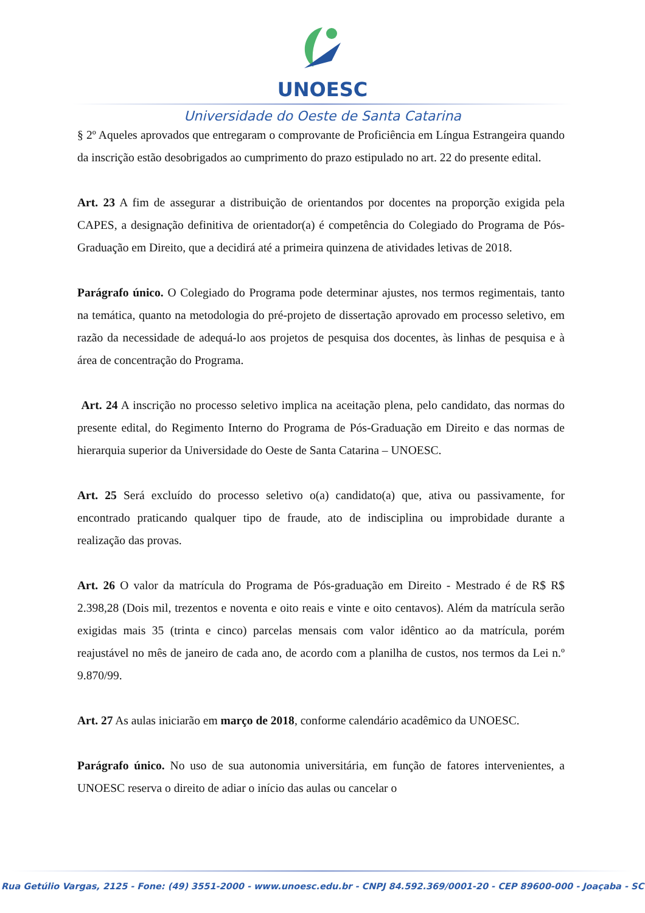UNOESC
Universidade do Oeste de Santa Catarina
§ 2º Aqueles aprovados que entregaram o comprovante de Proficiência em Língua Estrangeira quando da inscrição estão desobrigados ao cumprimento do prazo estipulado no art. 22 do presente edital.
Art. 23 A fim de assegurar a distribuição de orientandos por docentes na proporção exigida pela CAPES, a designação definitiva de orientador(a) é competência do Colegiado do Programa de Pós-Graduação em Direito, que a decidirá até a primeira quinzena de atividades letivas de 2018.
Parágrafo único. O Colegiado do Programa pode determinar ajustes, nos termos regimentais, tanto na temática, quanto na metodologia do pré-projeto de dissertação aprovado em processo seletivo, em razão da necessidade de adequá-lo aos projetos de pesquisa dos docentes, às linhas de pesquisa e à área de concentração do Programa.
Art. 24 A inscrição no processo seletivo implica na aceitação plena, pelo candidato, das normas do presente edital, do Regimento Interno do Programa de Pós-Graduação em Direito e das normas de hierarquia superior da Universidade do Oeste de Santa Catarina – UNOESC.
Art. 25 Será excluído do processo seletivo o(a) candidato(a) que, ativa ou passivamente, for encontrado praticando qualquer tipo de fraude, ato de indisciplina ou improbidade durante a realização das provas.
Art. 26 O valor da matrícula do Programa de Pós-graduação em Direito - Mestrado é de R$ R$ 2.398,28 (Dois mil, trezentos e noventa e oito reais e vinte e oito centavos). Além da matrícula serão exigidas mais 35 (trinta e cinco) parcelas mensais com valor idêntico ao da matrícula, porém reajustável no mês de janeiro de cada ano, de acordo com a planilha de custos, nos termos da Lei n.º 9.870/99.
Art. 27 As aulas iniciarão em março de 2018, conforme calendário acadêmico da UNOESC.
Parágrafo único. No uso de sua autonomia universitária, em função de fatores intervenientes, a UNOESC reserva o direito de adiar o início das aulas ou cancelar o
Rua Getúlio Vargas, 2125 - Fone: (49) 3551-2000 - www.unoesc.edu.br - CNPJ 84.592.369/0001-20 - CEP 89600-000 - Joaçaba - SC